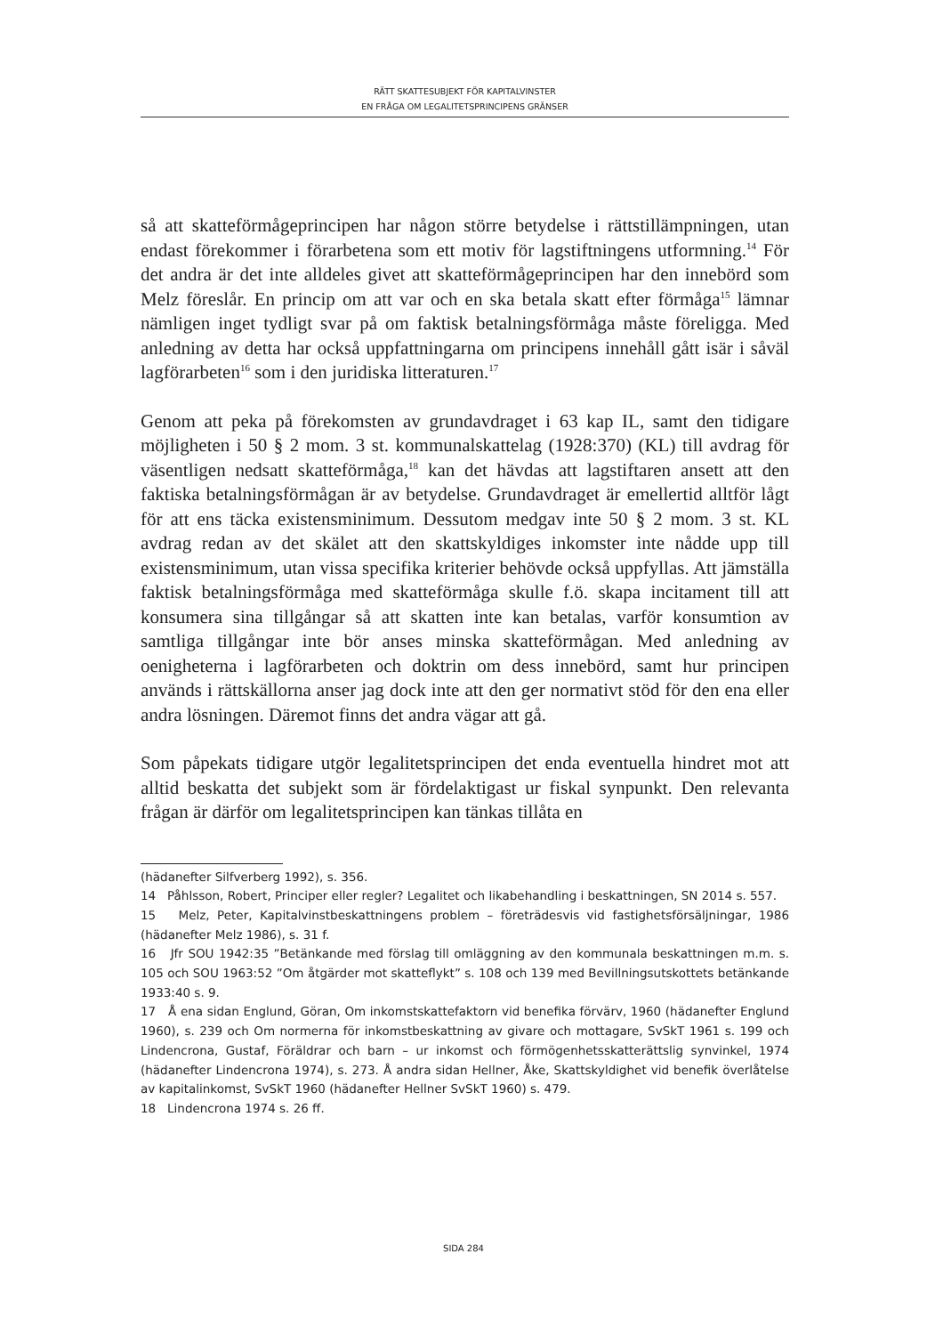RÄTT SKATTESUBJEKT FÖR KAPITALVINSTER
EN FRÅGA OM LEGALITETSPRINCIPENS GRÄNSER
så att skatteförmågeprincipen har någon större betydelse i rättstillämpningen, utan endast förekommer i förarbetena som ett motiv för lagstiftningens utformning.<sup>14</sup> För det andra är det inte alldeles givet att skatteförmåge­principen har den innebörd som Melz föreslår. En princip om att var och en ska betala skatt efter förmåga<sup>15</sup> lämnar nämligen inget tydligt svar på om fak­tisk betalningsförmåga måste föreligga. Med anledning av detta har också upp­fattningarna om principens innehåll gått isär i såväl lagförarbeten<sup>16</sup> som i den juridiska litteraturen.<sup>17</sup>
Genom att peka på förekomsten av grundavdraget i 63 kap IL, samt den tidi­gare möjligheten i 50 § 2 mom. 3 st. kommunalskattelag (1928:370) (KL) till avdrag för väsentligen nedsatt skatteförmåga,<sup>18</sup> kan det hävdas att lagstiftaren ansett att den faktiska betalningsförmågan är av betydelse. Grundavdraget är emellertid alltför lågt för att ens täcka existensminimum. Dessutom medgav inte 50 § 2 mom. 3 st. KL avdrag redan av det skälet att den skattskyldiges inkomster inte nådde upp till existensminimum, utan vissa specifika kriterier behövde också uppfyllas. Att jämställa faktisk betalningsförmåga med skatte­förmåga skulle f.ö. skapa incitament till att konsumera sina tillgångar så att skatten inte kan betalas, varför konsumtion av samtliga tillgångar inte bör anses minska skatteförmågan. Med anledning av oenigheterna i lagförarbeten och doktrin om dess innebörd, samt hur principen används i rättskällorna anser jag dock inte att den ger normativt stöd för den ena eller andra lösningen. Däremot finns det andra vägar att gå.
Som påpekats tidigare utgör legalitetsprincipen det enda eventuella hindret mot att alltid beskatta det subjekt som är fördelaktigast ur fiskal synpunkt. Den relevanta frågan är därför om legalitetsprincipen kan tänkas tillåta en
(hädanefter Silfverberg 1992), s. 356.
14 Påhlsson, Robert, Principer eller regler? Legalitet och likabehandling i beskattningen, SN 2014 s. 557.
15 Melz, Peter, Kapitalvinstbeskattningens problem – företrädesvis vid fastighetsförsäljningar, 1986 (hädanefter Melz 1986), s. 31 f.
16 Jfr SOU 1942:35 ”Betänkande med förslag till omläggning av den kommunala beskattningen m.m. s. 105 och SOU 1963:52 ”Om åtgärder mot skatteflykt” s. 108 och 139 med Bevillnings­utskottets betänkande 1933:40 s. 9.
17 Å ena sidan Englund, Göran, Om inkomstskattefaktorn vid benefika förvärv, 1960 (hädanefter Englund 1960), s. 239 och Om normerna för inkomstbeskattning av givare och mottagare, SvSkT 1961 s. 199 och Lindencrona, Gustaf, Föräldrar och barn – ur inkomst och förmögenhetsskatte­rättslig synvinkel, 1974 (hädanefter Lindencrona 1974), s. 273. Å andra sidan Hellner, Åke, Skattskyldighet vid benefik överlåtelse av kapitalinkomst, SvSkT 1960 (hädanefter Hellner SvSkT 1960) s. 479.
18 Lindencrona 1974 s. 26 ff.
SIDA 284